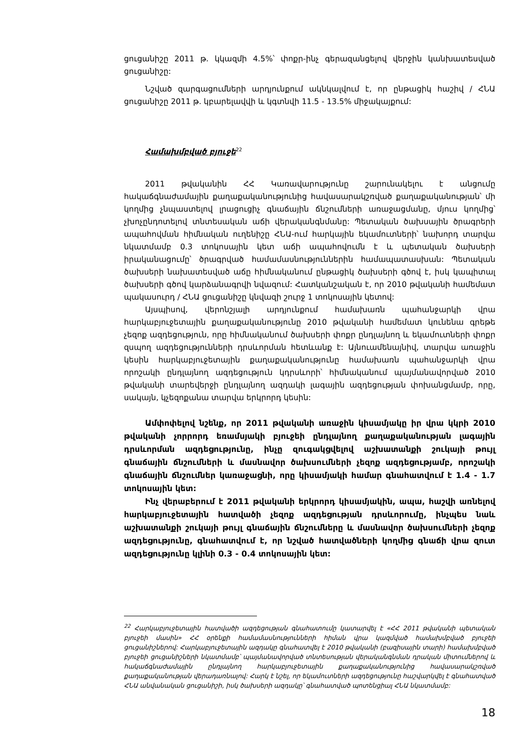ցուցանիշը 2011 թ. կկազմի 4.5%՝ փոքր-ինչ գերազանցելով վերջին կանխատեսված ցուցանիշը:
Նշված զարգացումների արդյունքում ակնկալվում է, որ ընթացիկ հաշիվ / ՀՆԱ ցուցանիշը 2011 թ. կբարելավվի և կգտնվի 11.5 - 13.5% միջակայքում:
Համախմբված բյուջե<sup>22</sup>
2011 թվականին ՀՀ Կառավարությունը շարունակելու է անցումը հակաճգնաժամային քաղաքականությունից հավասարակշռված քաղաքականության՝ մի կողմից չնպաստելով լրացուցիչ գնաճային ճնշումների առաջացմանը, մյուս կողմից՝ չխոչընդոտելով տնտեսական աճի վերականգնմանը: Պետական ծախսային ծրագրերի ապահովման հիմնական ուղենիշը ՀՆԱ-ում հարկային եկամուտների՝ նախորդ տարվա նկատմամբ 0.3 տոկոսային կետ աճի ապահովումն է և պետական ծախսերի իրականացումը՝ ծրագրված համամասնություններին համապատասխան: Պետական ծախսերի նախատեսված աճը հիմնականում ընթացիկ ծախսերի գծով է, իսկ կապիտալ ծախսերի գծով կարձանագրվի նվազում: Հատկանշական է, որ 2010 թվականի համեմատ պակասուրդ / ՀՆԱ ցուցանիշը կնվազի շուրջ 1 տոկոսային կետով:
Այսպիսով, վերոնշյալի արդյունքում համախառն պահանջարկի վրա հարկաբյուջետային քաղաքականությունը 2010 թվականի համեմատ կունենա գրեթե չեզոք ազդեցություն, որը հիմնականում ծախսերի փոքր ընդլայնող և եկամուտների փոքր զսպող ազդեցությունների դրսևորման հետևանք է: Այնուամենայնիվ, տարվա առաջին կեսին հարկաբյուջետային քաղաքականությունը համախառն պահանջարկի վրա որոշակի ընդլայնող ազդեցություն կդրսևորի՝ հիմնականում պայմանավորված 2010 թվականի տարեվերջի ընդլայնող ազդակի լագային ազդեցության փոխանցմամբ, որը, սակայն, կչեզոքանա տարվա երկրորդ կեսին:
Ամփոփելով նշենք, որ 2011 թվականի առաջին կիսամյակը իր վրա կկրի 2010 թվականի չորրորդ եռամսյակի բյուջեի ընդլայնող քաղաքականության լագային դրսևորման ազդեցությունը, ինչը զուգակցվելով աշխատանքի շուկայի թույլ գնաճային ճնշումների և մասնավոր ծախսումների չեզոք ազդեցությամբ, որոշակի գնաճային ճնշումներ կառաջացնի, որը կիսամյակի համար գնահատվում է 1.4 - 1.7 տոկոսային կետ:
Ինչ վերաբերում է 2011 թվականի երկրորդ կիսամյակին, ապա, հաշվի առնելով հարկաբյուջետային հատվածի չեզոք ազդեցության դրսևորումը, ինչպես նաև աշխատանքի շուկայի թույլ գնաճային ճնշումները և մասնավոր ծախսումների չեզոք ազդեցությունը, գնահատվում է, որ նշված հատվածների կողմից գնաճի վրա զուտ ազդեցությունը կլինի 0.3 - 0.4 տոկոսային կետ:
<sup>22</sup> Հարկաբյուջետային հատվածի ազդեցության գնահատումը կատարվել է «ՀՀ 2011 թվականի պետական բյուջեի մասին» ՀՀ օրենքի համամասնությունների հիման վրա կազմված համախմբված բյուջեի ցուցանիշներով: Հարկաբյուջետային ազդակը գնահատվել է 2010 թվականի (բազիսային տարի) համախմբված բյուջեի ցուցանիշների նկատմամբ՝ պայմանավորված տնտեսության վերականգնման դրական միտումներով և հակաճգնաժամային ընդլայնող հարկաբյուջետային քաղաքականությունից հավասարակշռված քաղաքականության վերադառնալով: Հարկ է նշել, որ եկամուտների ազդեցությունը հաշվարկվել է գնահատված ՀՆԱ անվանական ցուցանիշի, իսկ ծախսերի ազդակը՝ գնահատված պոտենցիալ ՀՆԱ նկատմամբ:
18